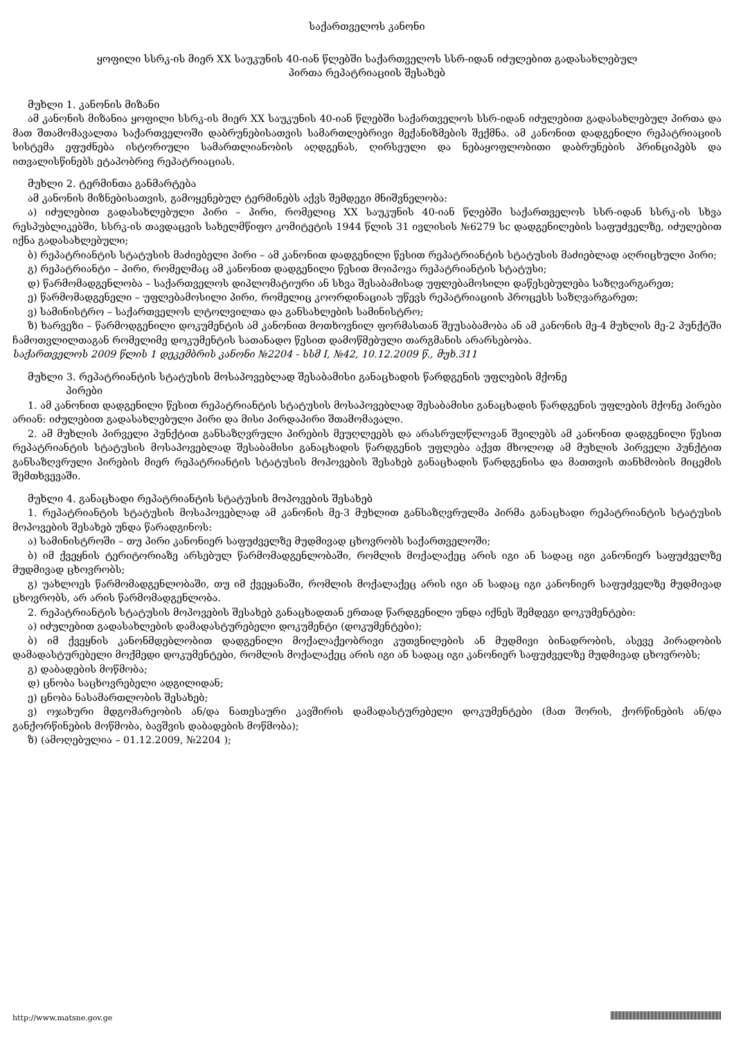საქართველოს კანონი
ყოფილი სსრკ-ის მიერ XX საუკუნის 40-იან წლებში საქართველოს სსრ-იდან იძულებით გადასახლებულ
პირთა რეპატრიაციის შესახებ
მუხლი 1. კანონის მიზანი
ამ კანონის მიზანია ყოფილი სსრკ-ის მიერ XX საუკუნის 40-იან წლებში საქართველოს სსრ-იდან იძულებით გადასახლებულ პირთა და მათ შთამომავალთა საქართველოში დაბრუნებისათვის სამართლებრივი მექანიზმების შექმნა. ამ კანონით დადგენილი რეპატრიაციის სისტემა ეფუძნება ისტორიული სამართლიანობის აღდგენას, ღირსეული და ნებაყოფლობითი დაბრუნების პრინციპებს და ითვალისწინებს ეტაპობრივ რეპატრიაციას.
მუხლი 2. ტერმინთა განმარტება
ამ კანონის მიზნებისათვის, გამოყენებულ ტერმინებს აქვს შემდეგი მნიშვნელობა:
ა) იძულებით გადასახლებული პირი – პირი, რომელიც XX საუკუნის 40-იან წლებში საქართველოს სსრ-იდან სსრკ-ის სხვა რესპუბლიკებში, სსრკ-ის თავდაცვის სახელმწიფო კომიტეტის 1944 წლის 31 ივლისის №6279 სс დადგენილების საფუძველზე, იძულებით იქნა გადასახლებული;
ბ) რეპატრიანტის სტატუსის მაძიებელი პირი – ამ კანონით დადგენილი წესით რეპატრიანტის სტატუსის მაძიებლად აღრიცხული პირი;
გ) რეპატრიანტი – პირი, რომელმაც ამ კანონით დადგენილი წესით მოიპოვა რეპატრიანტის სტატუსი;
დ) წარმომადგენლობა – საქართველოს დიპლომატიური ან სხვა შესაბამისად უფლებამოსილი დაწესებულება საზღვარგარეთ;
ე) წარმომადგენელი – უფლებამოსილი პირი, რომელიც კოორდინაციას უწევს რეპატრიაციის პროცესს საზღვარგარეთ;
ვ) სამინისტრო – საქართველოს ლტოლვილთა და განსახლების სამინისტრო;
ზ) ხარვეზი – წარმოდგენილი დოკუმენტის ამ კანონით მოთხოვნილ ფორმასთან შეუსაბამობა ან ამ კანონის მე-4 მუხლის მე-2 პუნქტში ჩამოთვლილთაგან რომელიმე დოკუმენტის სათანადო წესით დამოწმებული თარგმანის არარსებობა.
საქართველოს 2009 წლის 1 დეკემბრის კანონი №2204 - სსმ I, №42, 10.12.2009 წ., მუხ.311
მუხლი 3. რეპატრიანტის სტატუსის მოსაპოვებლად შესაბამისი განაცხადის წარდგენის უფლების მქონე
პირები
1. ამ კანონით დადგენილი წესით რეპატრიანტის სტატუსის მოსაპოვებლად შესაბამისი განაცხადის წარდგენის უფლების მქონე პირები არიან: იძულებით გადასახლებული პირი და მისი პირდაპირი შთამომავალი.
2. ამ მუხლის პირველი პუნქტით განსაზღვრული პირების მეუღლეებს და არასრულწლოვან შვილებს ამ კანონით დადგენილი წესით რეპატრიანტის სტატუსის მოსაპოვებლად შესაბამისი განაცხადის წარდგენის უფლება აქვთ მხოლოდ ამ მუხლის პირველი პუნქტით განსაზღვრული პირების მიერ რეპატრიანტის სტატუსის მოპოვების შესახებ განაცხადის წარდგენისა და მათთვის თანხმობის მიცემის შემთხვევაში.
მუხლი 4. განაცხადი რეპატრიანტის სტატუსის მოპოვების შესახებ
1. რეპატრიანტის სტატუსის მოსაპოვებლად ამ კანონის მე-3 მუხლით განსაზღვრულმა პირმა განაცხადი რეპატრიანტის სტატუსის მოპოვების შესახებ უნდა წარადგინოს:
ა) სამინისტროში – თუ პირი კანონიერ საფუძველზე მუდმივად ცხოვრობს საქართველოში;
ბ) იმ ქვეყნის ტერიტორიაზე არსებულ წარმომადგენლობაში, რომლის მოქალაქეც არის იგი ან სადაც იგი კანონიერ საფუძველზე მუდმივად ცხოვრობს;
გ) უახლოეს წარმომადგენლობაში, თუ იმ ქვეყანაში, რომლის მოქალაქეც არის იგი ან სადაც იგი კანონიერ საფუძველზე მუდმივად ცხოვრობს, არ არის წარმომადგენლობა.
2. რეპატრიანტის სტატუსის მოპოვების შესახებ განაცხადთან ერთად წარდგენილი უნდა იქნეს შემდეგი დოკუმენტები:
ა) იძულებით გადასახლების დამადასტურებელი დოკუმენტი (დოკუმენტები);
ბ) იმ ქვეყნის კანონმდებლობით დადგენილი მოქალაქეობრივი კუთვნილების ან მუდმივი ბინადრობის, ასევე პირადობის დამადასტურებელი მოქმედი დოკუმენტები, რომლის მოქალაქეც არის იგი ან სადაც იგი კანონიერ საფუძველზე მუდმივად ცხოვრობს;
გ) დაბადების მოწმობა;
დ) ცნობა საცხოვრებელი ადგილიდან;
ე) ცნობა ნასამართლობის შესახებ;
ვ) ოჯახური მდგომარეობის ან/და ნათესაური კავშირის დამადასტურებელი დოკუმენტები (მათ შორის, ქორწინების ან/და განქორწინების მოწმობა, ბავშვის დაბადების მოწმობა);
ზ) (ამოღებულია – 01.12.2009, №2204 );
http://www.matsne.gov.ge